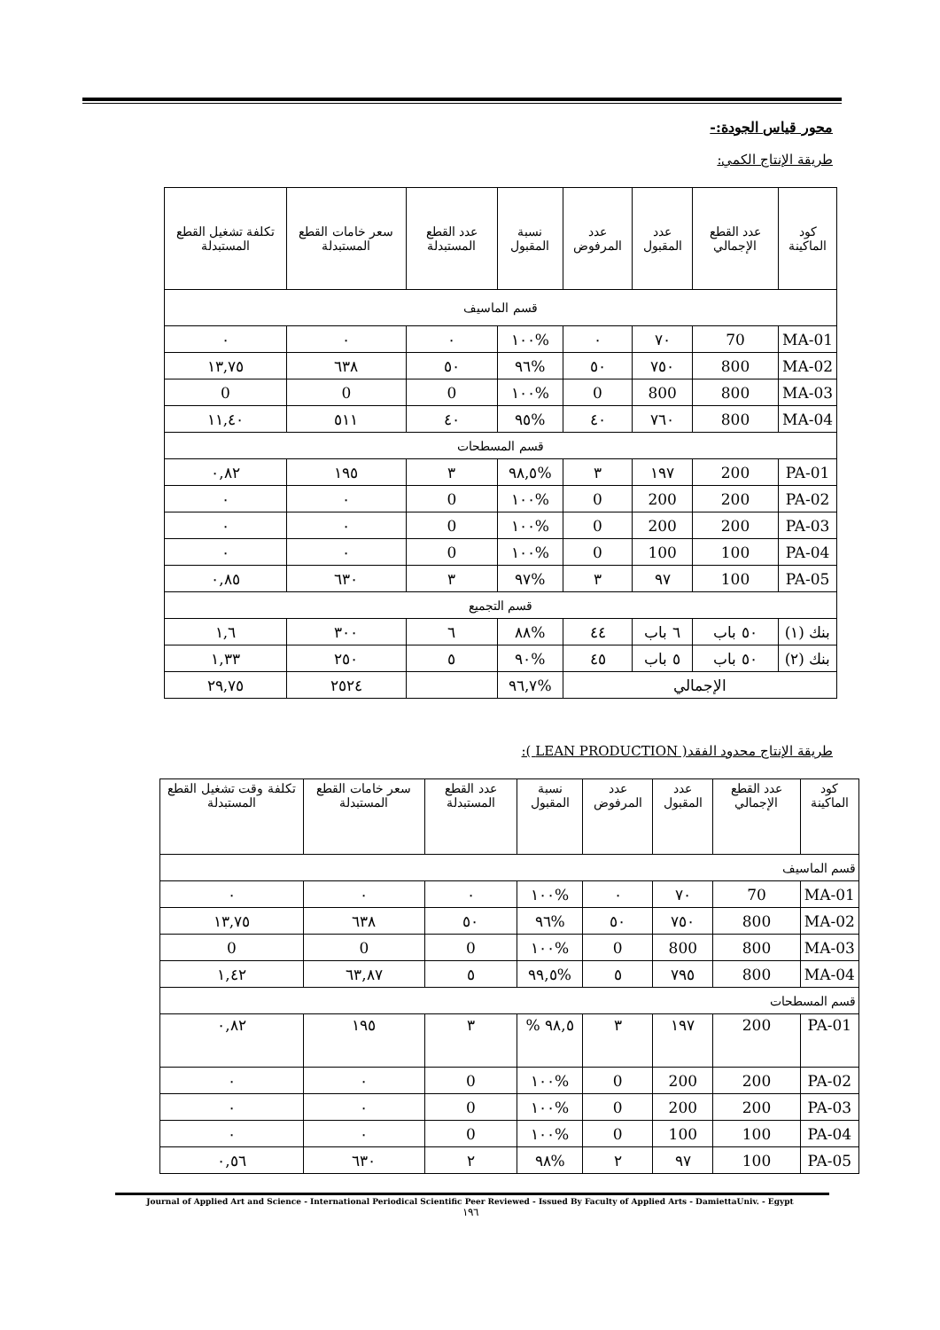محور قياس الجودة:-
طريقة الإنتاج الكمي:
| كود الماكينة | عدد القطع الإجمالي | عدد المقبول | عدد المرفوض | نسبة المقبول | عدد القطع المستبدلة | سعر خامات القطع المستبدلة | تكلفة تشغيل القطع المستبدلة |
| --- | --- | --- | --- | --- | --- | --- | --- |
| قسم الماسيف | | | | | | | |
| MA-01 | 70 | ٧٠ | ٠ | %١٠٠ | ٠ | ٠ | ٠ |
| MA-02 | 800 | ٧٥٠ | ٥٠ | %٩٦ | ٥٠ | ٦٣٨ | ١٣,٧٥ |
| MA-03 | 800 | 800 | 0 | %١٠٠ | 0 | 0 | 0 |
| MA-04 | 800 | ٧٦٠ | ٤٠ | %٩٥ | ٤٠ | ٥١١ | ١١,٤٠ |
| قسم المسطحات | | | | | | | |
| PA-01 | 200 | ١٩٧ | ٣ | %٩٨,٥ | ٣ | ١٩٥ | ٠,٨٢ |
| PA-02 | 200 | 200 | 0 | %١٠٠ | 0 | ٠ | ٠ |
| PA-03 | 200 | 200 | 0 | %١٠٠ | 0 | ٠ | ٠ |
| PA-04 | 100 | 100 | 0 | %١٠٠ | 0 | ٠ | ٠ |
| PA-05 | 100 | ٩٧ | ٣ | %٩٧ | ٣ | ٦٣٠ | ٠,٨٥ |
| قسم التجميع | | | | | | | |
| بنك (١) | ٥٠ باب | ٦ باب | ٤٤ | %٨٨ | ٦ | ٣٠٠ | ١,٦ |
| بنك (٢) | ٥٠ باب | ٥ باب | ٤٥ | %٩٠ | ٥ | ٢٥٠ | ١,٣٣ |
| الإجمالي | | | | %٩٦,٧ | | ٢٥٢٤ | ٢٩,٧٥ |
طريقة الإنتاج محدود الفقد( LEAN PRODUCTION ):
| كود الماكينة | عدد القطع الإجمالي | عدد المقبول | عدد المرفوض | نسبة المقبول | عدد القطع المستبدلة | سعر خامات القطع المستبدلة | تكلفة وقت تشغيل القطع المستبدلة |
| --- | --- | --- | --- | --- | --- | --- | --- |
| قسم الماسيف | | | | | | | |
| MA-01 | 70 | ٧٠ | ٠ | %١٠٠ | ٠ | ٠ | ٠ |
| MA-02 | 800 | ٧٥٠ | ٥٠ | %٩٦ | ٥٠ | ٦٣٨ | ١٣,٧٥ |
| MA-03 | 800 | 800 | 0 | %١٠٠ | 0 | 0 | 0 |
| MA-04 | 800 | ٧٩٥ | ٥ | %٩٩,٥ | ٥ | ٦٣,٨٧ | ١,٤٢ |
| قسم المسطحات | | | | | | | |
| PA-01 | 200 | ١٩٧ | ٣ | ٩٨,٥ % | ٣ | ١٩٥ | ٠,٨٢ |
| PA-02 | 200 | 200 | 0 | %١٠٠ | 0 | ٠ | ٠ |
| PA-03 | 200 | 200 | 0 | %١٠٠ | 0 | ٠ | ٠ |
| PA-04 | 100 | 100 | 0 | %١٠٠ | 0 | ٠ | ٠ |
| PA-05 | 100 | ٩٧ | ٢ | %٩٨ | ٢ | ٦٣٠ | ٠,٥٦ |
Journal of Applied Art and Science - International Periodical Scientific Peer Reviewed - Issued By Faculty of Applied Arts - DamiettaUniv. - Egypt
١٩٦